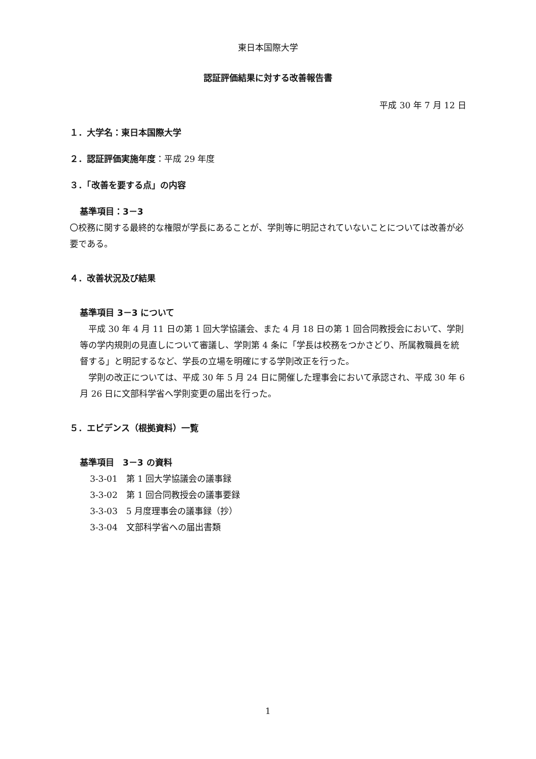東日本国際大学
認証評価結果に対する改善報告書
平成 30 年 7 月 12 日
１．大学名：東日本国際大学
２．認証評価実施年度：平成 29 年度
３．「改善を要する点」の内容
基準項目：3－3
〇校務に関する最終的な権限が学長にあることが、学則等に明記されていないことについては改善が必要である。
４．改善状況及び結果
基準項目 3－3 について
　平成 30 年 4 月 11 日の第 1 回大学協議会、また 4 月 18 日の第 1 回合同教授会において、学則等の学内規則の見直しについて審議し、学則第 4 条に「学長は校務をつかさどり、所属教職員を統督する」と明記するなど、学長の立場を明確にする学則改正を行った。
　学則の改正については、平成 30 年 5 月 24 日に開催した理事会において承認され、平成 30 年 6 月 26 日に文部科学省へ学則変更の届出を行った。
５．エビデンス（根拠資料）一覧
基準項目　3－3 の資料
3-3-01　第 1 回大学協議会の議事録
3-3-02　第 1 回合同教授会の議事要録
3-3-03　5 月度理事会の議事録（抄）
3-3-04　文部科学省への届出書類
1